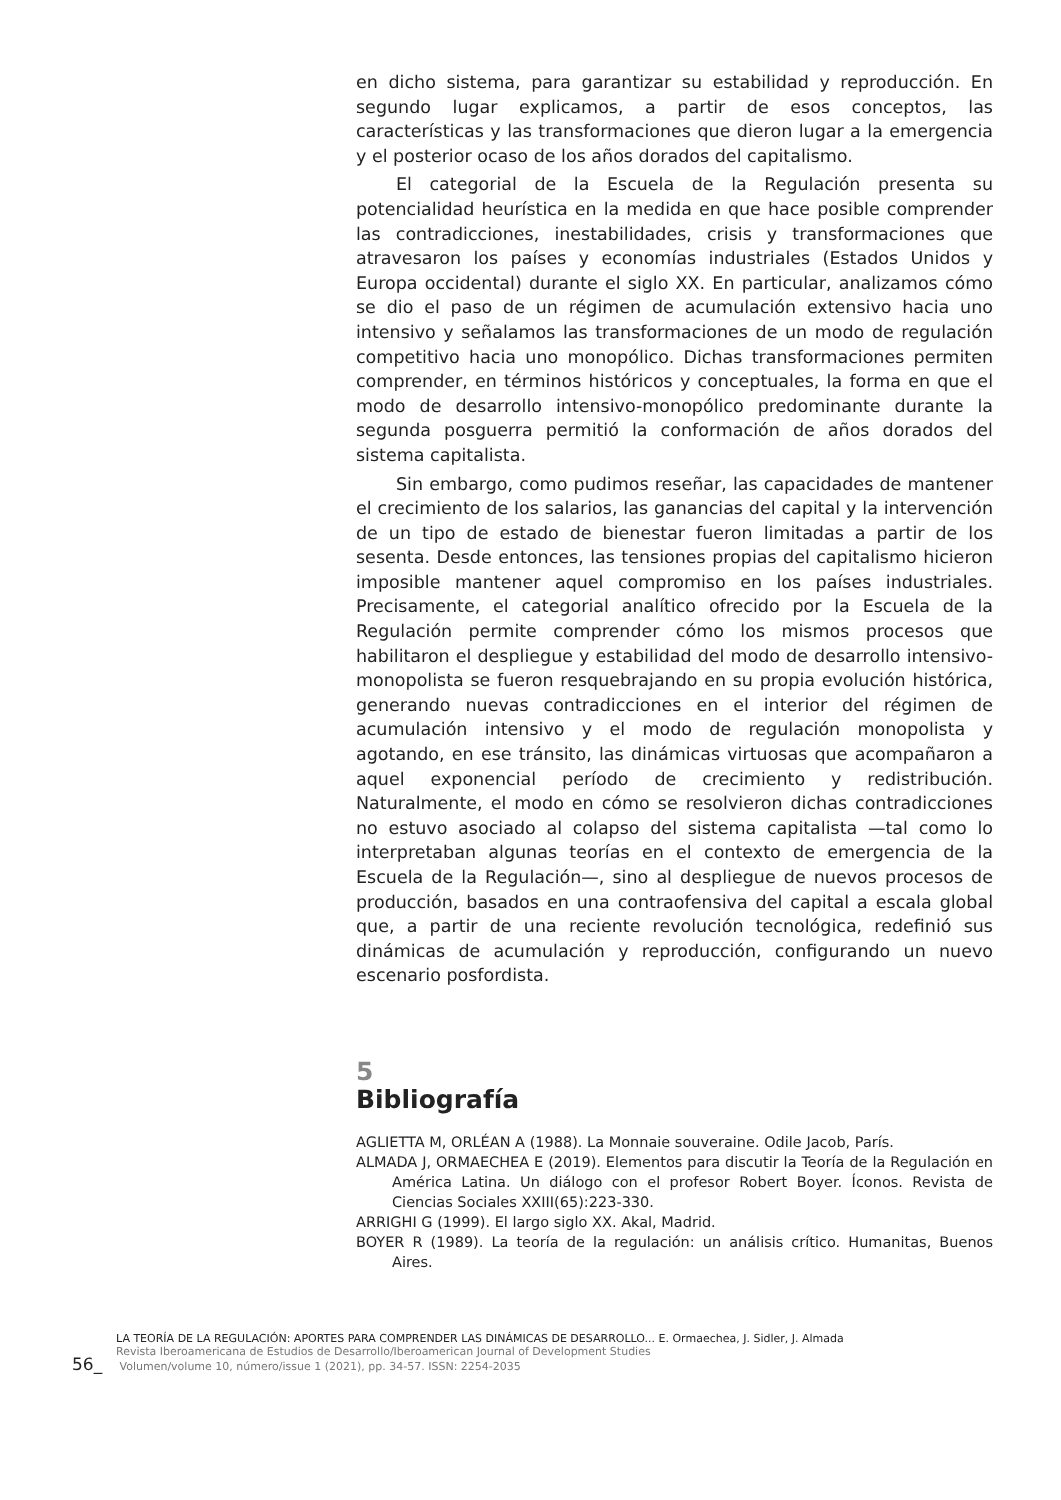en dicho sistema, para garantizar su estabilidad y reproducción. En segundo lugar explicamos, a partir de esos conceptos, las características y las transformaciones que dieron lugar a la emergencia y el posterior ocaso de los años dorados del capitalismo.
El categorial de la Escuela de la Regulación presenta su potencialidad heurística en la medida en que hace posible comprender las contradicciones, inestabilidades, crisis y transformaciones que atravesaron los países y economías industriales (Estados Unidos y Europa occidental) durante el siglo XX. En particular, analizamos cómo se dio el paso de un régimen de acumulación extensivo hacia uno intensivo y señalamos las transformaciones de un modo de regulación competitivo hacia uno monopólico. Dichas transformaciones permiten comprender, en términos históricos y conceptuales, la forma en que el modo de desarrollo intensivo-monopólico predominante durante la segunda posguerra permitió la conformación de años dorados del sistema capitalista.
Sin embargo, como pudimos reseñar, las capacidades de mantener el crecimiento de los salarios, las ganancias del capital y la intervención de un tipo de estado de bienestar fueron limitadas a partir de los sesenta. Desde entonces, las tensiones propias del capitalismo hicieron imposible mantener aquel compromiso en los países industriales. Precisamente, el categorial analítico ofrecido por la Escuela de la Regulación permite comprender cómo los mismos procesos que habilitaron el despliegue y estabilidad del modo de desarrollo intensivo-monopolista se fueron resquebrajando en su propia evolución histórica, generando nuevas contradicciones en el interior del régimen de acumulación intensivo y el modo de regulación monopolista y agotando, en ese tránsito, las dinámicas virtuosas que acompañaron a aquel exponencial período de crecimiento y redistribución. Naturalmente, el modo en cómo se resolvieron dichas contradicciones no estuvo asociado al colapso del sistema capitalista —tal como lo interpretaban algunas teorías en el contexto de emergencia de la Escuela de la Regulación—, sino al despliegue de nuevos procesos de producción, basados en una contraofensiva del capital a escala global que, a partir de una reciente revolución tecnológica, redefinió sus dinámicas de acumulación y reproducción, configurando un nuevo escenario posfordista.
5
Bibliografía
AGLIETTA M, ORLÉAN A (1988). La Monnaie souveraine. Odile Jacob, París.
ALMADA J, ORMAECHEA E (2019). Elementos para discutir la Teoría de la Regulación en América Latina. Un diálogo con el profesor Robert Boyer. Íconos. Revista de Ciencias Sociales XXIII(65):223-330.
ARRIGHI G (1999). El largo siglo XX. Akal, Madrid.
BOYER R (1989). La teoría de la regulación: un análisis crítico. Humanitas, Buenos Aires.
LA TEORÍA DE LA REGULACIÓN: APORTES PARA COMPRENDER LAS DINÁMICAS DE DESARROLLO... E. Ormaechea, J. Sidler, J. Almada
Revista Iberoamericana de Estudios de Desarrollo/Iberoamerican Journal of Development Studies
56_ Volumen/volume 10, número/issue 1 (2021), pp. 34-57. ISSN: 2254-2035